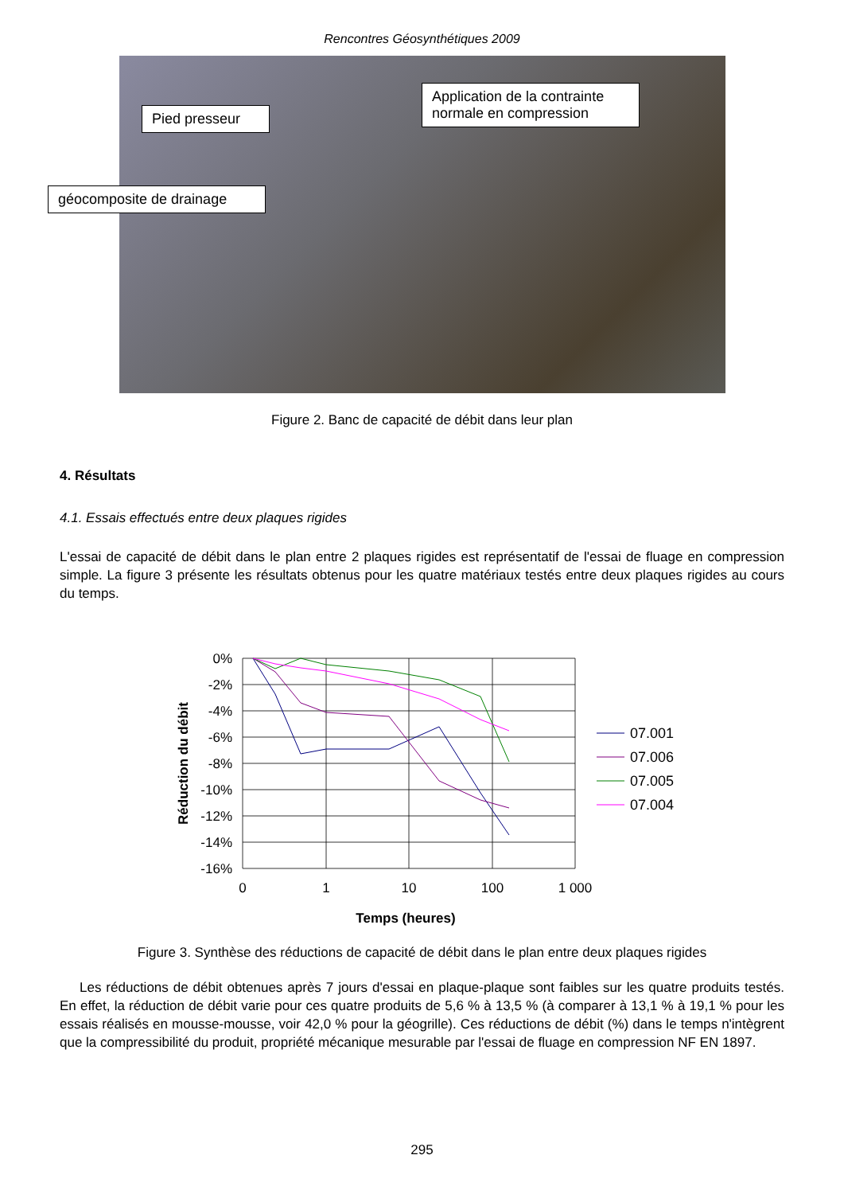Rencontres Géosynthétiques 2009
Pied presseur
Application de la contrainte normale en compression
géocomposite de drainage
Figure 2. Banc de capacité de débit dans leur plan
4. Résultats
4.1. Essais effectués entre deux plaques rigides
L'essai de capacité de débit dans le plan entre 2 plaques rigides est représentatif de l'essai de fluage en compression simple. La figure 3 présente les résultats obtenus pour les quatre matériaux testés entre deux plaques rigides au cours du temps.
0%
-2%
-4%
-6%
-8%
-10%
-12%
-14%
-16%
0
1
10
100
1 000
Temps (heures)
Réduction du débit
07.001
07.006
07.005
07.004
Figure 3. Synthèse des réductions de capacité de débit dans le plan entre deux plaques rigides
Les réductions de débit obtenues après 7 jours d'essai en plaque-plaque sont faibles sur les quatre produits testés. En effet, la réduction de débit varie pour ces quatre produits de 5,6 % à 13,5 % (à comparer à 13,1 % à 19,1 % pour les essais réalisés en mousse-mousse, voir 42,0 % pour la géogrille). Ces réductions de débit (%) dans le temps n'intègrent que la compressibilité du produit, propriété mécanique mesurable par l'essai de fluage en compression NF EN 1897.
295